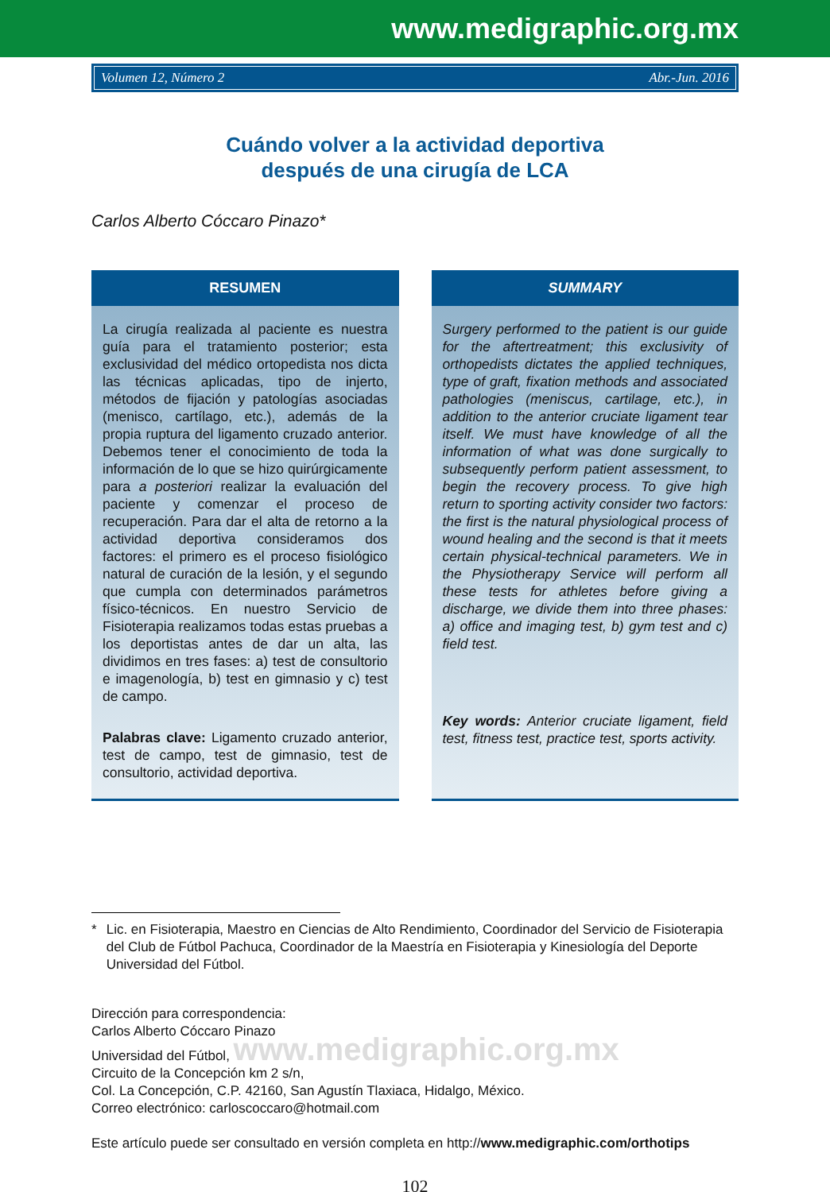www.medigraphic.org.mx
Volumen 12, Número 2 Abr.-Jun. 2016
Cuándo volver a la actividad deportiva
después de una cirugía de LCA
Carlos Alberto Cóccaro Pinazo*
RESUMEN
La cirugía realizada al paciente es nuestra guía para el tratamiento posterior; esta exclusividad del médico ortopedista nos dicta las técnicas aplicadas, tipo de injerto, métodos de fijación y patologías asociadas (menisco, cartílago, etc.), además de la propia ruptura del ligamento cruzado anterior. Debemos tener el conocimiento de toda la información de lo que se hizo quirúrgicamente para a posteriori realizar la evaluación del paciente y comenzar el proceso de recuperación. Para dar el alta de retorno a la actividad deportiva consideramos dos factores: el primero es el proceso fisiológico natural de curación de la lesión, y el segundo que cumpla con determinados parámetros físico-técnicos. En nuestro Servicio de Fisioterapia realizamos todas estas pruebas a los deportistas antes de dar un alta, las dividimos en tres fases: a) test de consultorio e imagenología, b) test en gimnasio y c) test de campo.
Palabras clave: Ligamento cruzado anterior, test de campo, test de gimnasio, test de consultorio, actividad deportiva.
SUMMARY
Surgery performed to the patient is our guide for the aftertreatment; this exclusivity of orthopedists dictates the applied techniques, type of graft, fixation methods and associated pathologies (meniscus, cartilage, etc.), in addition to the anterior cruciate ligament tear itself. We must have knowledge of all the information of what was done surgically to subsequently perform patient assessment, to begin the recovery process. To give high return to sporting activity consider two factors: the first is the natural physiological process of wound healing and the second is that it meets certain physical-technical parameters. We in the Physiotherapy Service will perform all these tests for athletes before giving a discharge, we divide them into three phases: a) office and imaging test, b) gym test and c) field test.
Key words: Anterior cruciate ligament, field test, fitness test, practice test, sports activity.
* Lic. en Fisioterapia, Maestro en Ciencias de Alto Rendimiento, Coordinador del Servicio de Fisioterapia del Club de Fútbol Pachuca, Coordinador de la Maestría en Fisioterapia y Kinesiología del Deporte Universidad del Fútbol.
Dirección para correspondencia:
Carlos Alberto Cóccaro Pinazo
Universidad del Fútbol, www.medigraphic.org.mx
Circuito de la Concepción km 2 s/n,
Col. La Concepción, C.P. 42160, San Agustín Tlaxiaca, Hidalgo, México.
Correo electrónico: carloscoccaro@hotmail.com
Este artículo puede ser consultado en versión completa en http://www.medigraphic.com/orthotips
102